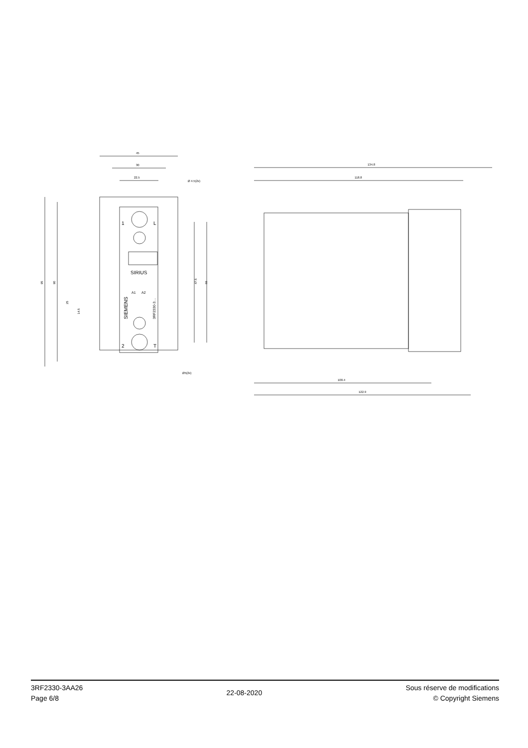45
30
22.5
Ø 4.5(2x)
Ø5(2x)
95
90
25
14.5
47.5
69
1
L
2
T
SIRIUS
A1
A2
SIEMENS
3RF2330-3....
134.8
118.8
100.4
122.9
3RF2330-3AA26
Page 6/8
22-08-2020
Sous réserve de modifications
© Copyright Siemens